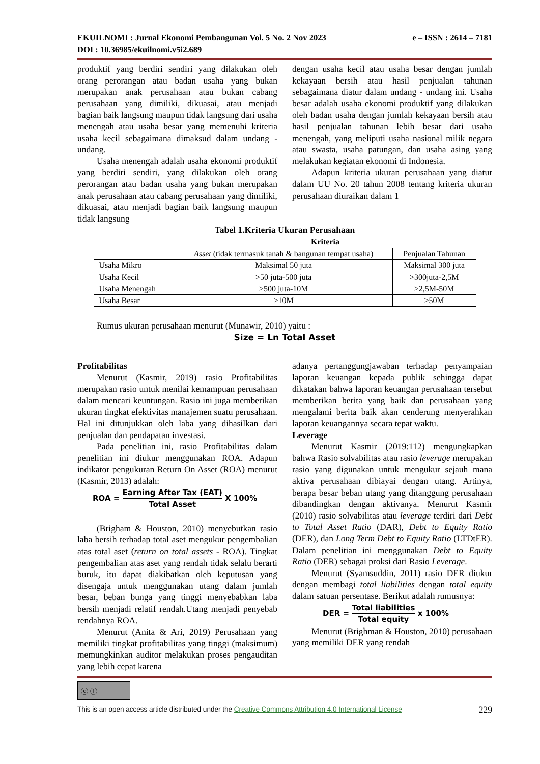EKUILNOMI : Jurnal Ekonomi Pembangunan Vol. 5 No. 2 Nov 2023 e – ISSN : 2614 – 7181
DOI : 10.36985/ekuilnomi.v5i2.689
produktif yang berdiri sendiri yang dilakukan oleh orang perorangan atau badan usaha yang bukan merupakan anak perusahaan atau bukan cabang perusahaan yang dimiliki, dikuasai, atau menjadi bagian baik langsung maupun tidak langsung dari usaha menengah atau usaha besar yang memenuhi kriteria usaha kecil sebagaimana dimaksud dalam undang - undang.
Usaha menengah adalah usaha ekonomi produktif yang berdiri sendiri, yang dilakukan oleh orang perorangan atau badan usaha yang bukan merupakan anak perusahaan atau cabang perusahaan yang dimiliki, dikuasai, atau menjadi bagian baik langsung maupun tidak langsung
dengan usaha kecil atau usaha besar dengan jumlah kekayaan bersih atau hasil penjualan tahunan sebagaimana diatur dalam undang - undang ini. Usaha besar adalah usaha ekonomi produktif yang dilakukan oleh badan usaha dengan jumlah kekayaan bersih atau hasil penjualan tahunan lebih besar dari usaha menengah, yang meliputi usaha nasional milik negara atau swasta, usaha patungan, dan usaha asing yang melakukan kegiatan ekonomi di Indonesia.
Adapun kriteria ukuran perusahaan yang diatur dalam UU No. 20 tahun 2008 tentang kriteria ukuran perusahaan diuraikan dalam 1
Tabel 1.Kriteria Ukuran Perusahaan
| | Kriteria | |
| | Asset (tidak termasuk tanah & bangunan tempat usaha) | Penjualan Tahunan |
| Usaha Mikro | Maksimal 50 juta | Maksimal 300 juta |
| Usaha Kecil | >50 juta-500 juta | >300juta-2,5M |
| Usaha Menengah | >500 juta-10M | >2,5M-50M |
| Usaha Besar | >10M | >50M |
Rumus ukuran perusahaan menurut (Munawir, 2010) yaitu :
Size = Ln Total Asset
Profitabilitas
Menurut (Kasmir, 2019) rasio Profitabilitas merupakan rasio untuk menilai kemampuan perusahaan dalam mencari keuntungan. Rasio ini juga memberikan ukuran tingkat efektivitas manajemen suatu perusahaan. Hal ini ditunjukkan oleh laba yang dihasilkan dari penjualan dan pendapatan investasi.
Pada penelitian ini, rasio Profitabilitas dalam penelitian ini diukur menggunakan ROA. Adapun indikator pengukuran Return On Asset (ROA) menurut (Kasmir, 2013) adalah:
ROA = Earning After Tax (EAT) Total Asset X 100%
(Brigham & Houston, 2010) menyebutkan rasio laba bersih terhadap total aset mengukur pengembalian atas total aset (return on total assets - ROA). Tingkat pengembalian atas aset yang rendah tidak selalu berarti buruk, itu dapat diakibatkan oleh keputusan yang disengaja untuk menggunakan utang dalam jumlah besar, beban bunga yang tinggi menyebabkan laba bersih menjadi relatif rendah.Utang menjadi penyebab rendahnya ROA.
Menurut (Anita & Ari, 2019) Perusahaan yang memiliki tingkat profitabilitas yang tinggi (maksimum) memungkinkan auditor melakukan proses pengauditan yang lebih cepat karena
adanya pertanggungjawaban terhadap penyampaian laporan keuangan kepada publik sehingga dapat dikatakan bahwa laporan keuangan perusahaan tersebut memberikan berita yang baik dan perusahaan yang mengalami berita baik akan cenderung menyerahkan laporan keuangannya secara tepat waktu.
Leverage
Menurut Kasmir (2019:112) mengungkapkan bahwa Rasio solvabilitas atau rasio leverage merupakan rasio yang digunakan untuk mengukur sejauh mana aktiva perusahaan dibiayai dengan utang. Artinya, berapa besar beban utang yang ditanggung perusahaan dibandingkan dengan aktivanya. Menurut Kasmir (2010) rasio solvabilitas atau leverage terdiri dari Debt to Total Asset Ratio (DAR), Debt to Equity Ratio (DER), dan Long Term Debt to Equity Ratio (LTDtER). Dalam penelitian ini menggunakan Debt to Equity Ratio (DER) sebagai proksi dari Rasio Leverage.
Menurut (Syamsuddin, 2011) rasio DER diukur dengan membagi total liabilities dengan total equity dalam satuan persentase. Berikut adalah rumusnya:
DER = Total liabilities Total equity x 100%
Menurut (Brighman & Houston, 2010) perusahaan yang memiliki DER yang rendah
ⓒ ⓘ
This is an open access article distributed under the Creative Commons Attribution 4.0 International License 229